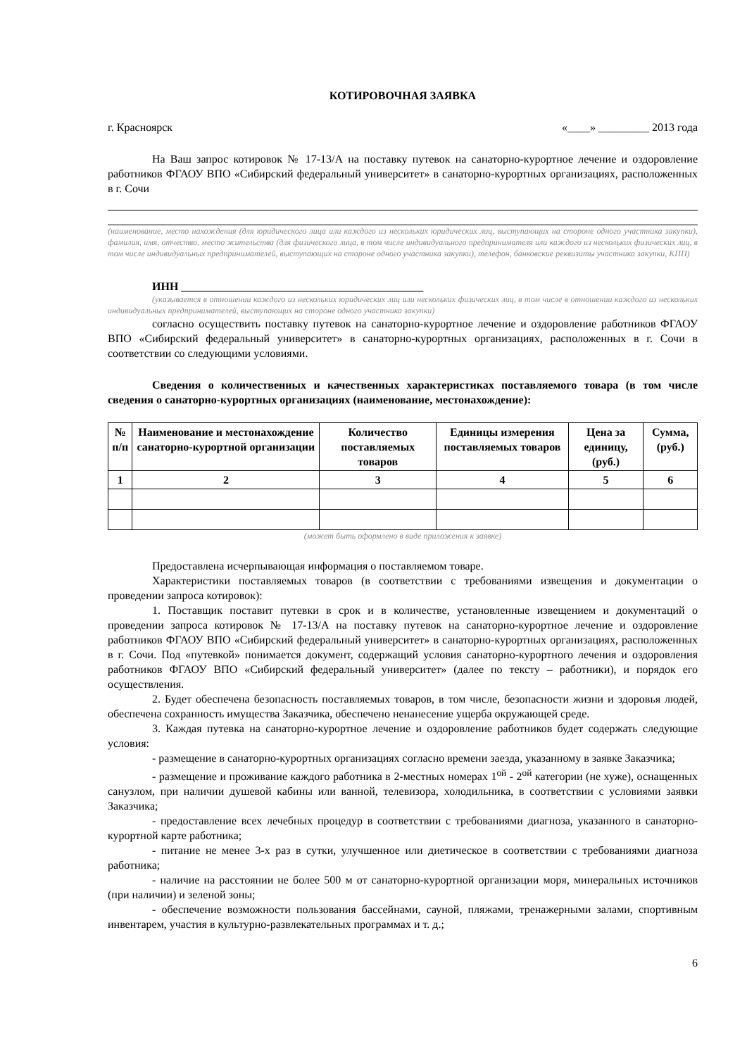КОТИРОВОЧНАЯ ЗАЯВКА
г. Красноярск «____» _________ 2013 года
На Ваш запрос котировок № 17-13/А на поставку путевок на санаторно-курортное лечение и оздоровление работников ФГАОУ ВПО «Сибирский федеральный университет» в санаторно-курортных организациях, расположенных в г. Сочи
(наименование, место нахождения (для юридического лица или каждого из нескольких юридических лиц, выступающих на стороне одного участника закупки), фамилия, имя, отчество, место жительства (для физического лица, в том числе индивидуального предпринимателя или каждого из нескольких физических лиц, в том числе индивидуальных предпринимателей, выступающих на стороне одного участника закупки), телефон, банковские реквизиты участника закупки, КПП)
ИНН ___________________________________________
(указывается в отношении каждого из нескольких юридических лиц или нескольких физических лиц, в том числе в отношении каждого из нескольких индивидуальных предпринимателей, выступающих на стороне одного участника закупки)
согласно осуществить поставку путевок на санаторно-курортное лечение и оздоровление работников ФГАОУ ВПО «Сибирский федеральный университет» в санаторно-курортных организациях, расположенных в г. Сочи в соответствии со следующими условиями.
Сведения о количественных и качественных характеристиках поставляемого товара (в том числе сведения о санаторно-курортных организациях (наименование, местонахождение):
| № п/п | Наименование и местонахождение санаторно-курортной организации | Количество поставляемых товаров | Единицы измерения поставляемых товаров | Цена за единицу, (руб.) | Сумма, (руб.) |
| --- | --- | --- | --- | --- | --- |
| 1 | 2 | 3 | 4 | 5 | 6 |
(может быть оформлено в виде приложения к заявке)
Предоставлена исчерпывающая информация о поставляемом товаре.
Характеристики поставляемых товаров (в соответствии с требованиями извещения и документации о проведении запроса котировок):
1. Поставщик поставит путевки в срок и в количестве, установленные извещением и документаций о проведении запроса котировок № 17-13/А на поставку путевок на санаторно-курортное лечение и оздоровление работников ФГАОУ ВПО «Сибирский федеральный университет» в санаторно-курортных организациях, расположенных в г. Сочи. Под «путевкой» понимается документ, содержащий условия санаторно-курортного лечения и оздоровления работников ФГАОУ ВПО «Сибирский федеральный университет» (далее по тексту – работники), и порядок его осуществления.
2. Будет обеспечена безопасность поставляемых товаров, в том числе, безопасности жизни и здоровья людей, обеспечена сохранность имущества Заказчика, обеспечено ненанесение ущерба окружающей среде.
3. Каждая путевка на санаторно-курортное лечение и оздоровление работников будет содержать следующие условия:
- размещение в санаторно-курортных организациях согласно времени заезда, указанному в заявке Заказчика;
- размещение и проживание каждого работника в 2-местных номерах 1<sup>ой</sup> - 2<sup>ой</sup> категории (не хуже), оснащенных санузлом, при наличии душевой кабины или ванной, телевизора, холодильника, в соответствии с условиями заявки Заказчика;
- предоставление всех лечебных процедур в соответствии с требованиями диагноза, указанного в санаторно-курортной карте работника;
- питание не менее 3-х раз в сутки, улучшенное или диетическое в соответствии с требованиями диагноза работника;
- наличие на расстоянии не более 500 м от санаторно-курортной организации моря, минеральных источников (при наличии) и зеленой зоны;
- обеспечение возможности пользования бассейнами, сауной, пляжами, тренажерными залами, спортивным инвентарем, участия в культурно-развлекательных программах и т. д.;
6